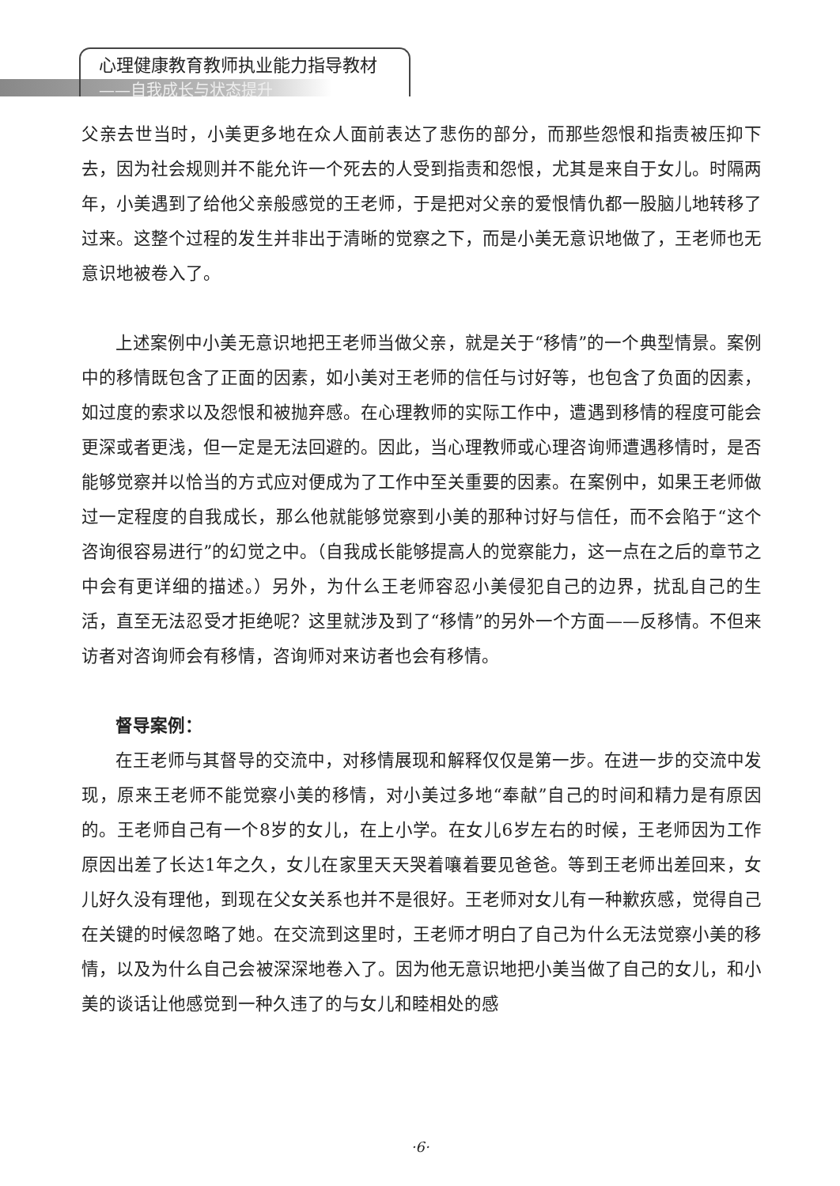心理健康教育教师执业能力指导教材
——自我成长与状态提升
父亲去世当时，小美更多地在众人面前表达了悲伤的部分，而那些怨恨和指责被压抑下去，因为社会规则并不能允许一个死去的人受到指责和怨恨，尤其是来自于女儿。时隔两年，小美遇到了给他父亲般感觉的王老师，于是把对父亲的爱恨情仇都一股脑儿地转移了过来。这整个过程的发生并非出于清晰的觉察之下，而是小美无意识地做了，王老师也无意识地被卷入了。
上述案例中小美无意识地把王老师当做父亲，就是关于“移情”的一个典型情景。案例中的移情既包含了正面的因素，如小美对王老师的信任与讨好等，也包含了负面的因素，如过度的索求以及怨恨和被抛弃感。在心理教师的实际工作中，遭遇到移情的程度可能会更深或者更浅，但一定是无法回避的。因此，当心理教师或心理咨询师遭遇移情时，是否能够觉察并以恰当的方式应对便成为了工作中至关重要的因素。在案例中，如果王老师做过一定程度的自我成长，那么他就能够觉察到小美的那种讨好与信任，而不会陷于“这个咨询很容易进行”的幻觉之中。（自我成长能够提高人的觉察能力，这一点在之后的章节之中会有更详细的描述。）另外，为什么王老师容忍小美侵犯自己的边界，扰乱自己的生活，直至无法忍受才拒绝呢？这里就涉及到了“移情”的另外一个方面——反移情。不但来访者对咨询师会有移情，咨询师对来访者也会有移情。
督导案例：
在王老师与其督导的交流中，对移情展现和解释仅仅是第一步。在进一步的交流中发现，原来王老师不能觉察小美的移情，对小美过多地“奉献”自己的时间和精力是有原因的。王老师自己有一个8岁的女儿，在上小学。在女儿6岁左右的时候，王老师因为工作原因出差了长达1年之久，女儿在家里天天哭着嚷着要见爸爸。等到王老师出差回来，女儿好久没有理他，到现在父女关系也并不是很好。王老师对女儿有一种歉疚感，觉得自己在关键的时候忽略了她。在交流到这里时，王老师才明白了自己为什么无法觉察小美的移情，以及为什么自己会被深深地卷入了。因为他无意识地把小美当做了自己的女儿，和小美的谈话让他感觉到一种久违了的与女儿和睦相处的感
·6·